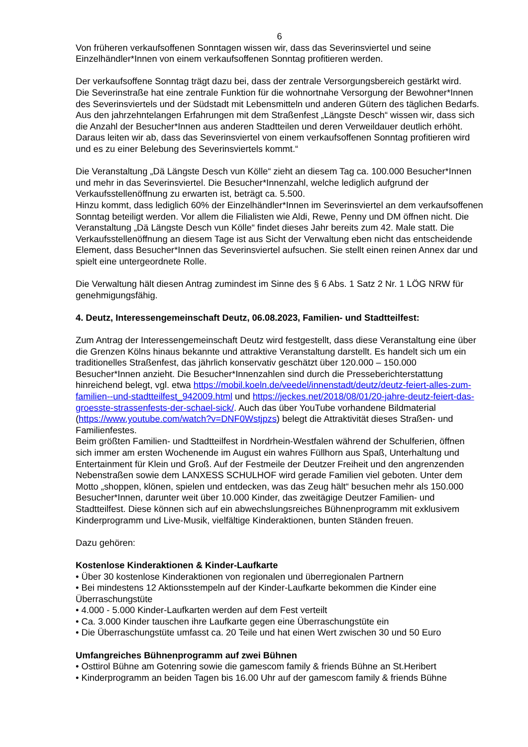6
Von früheren verkaufsoffenen Sonntagen wissen wir, dass das Severinsviertel und seine Einzelhändler*Innen von einem verkaufsoffenen Sonntag profitieren werden.
Der verkaufsoffene Sonntag trägt dazu bei, dass der zentrale Versorgungsbereich gestärkt wird.
Die Severinstraße hat eine zentrale Funktion für die wohnortnahe Versorgung der Bewohner*Innen des Severinsviertels und der Südstadt mit Lebensmitteln und anderen Gütern des täglichen Bedarfs. Aus den jahrzehntelangen Erfahrungen mit dem Straßenfest „Längste Desch“ wissen wir, dass sich die Anzahl der Besucher*Innen aus anderen Stadtteilen und deren Verweildauer deutlich erhöht. Daraus leiten wir ab, dass das Severinsviertel von einem verkaufsoffenen Sonntag profitieren wird und es zu einer Belebung des Severinsviertels kommt.“
Die Veranstaltung „Dä Längste Desch vun Kölle“ zieht an diesem Tag ca. 100.000 Besucher*Innen und mehr in das Severinsviertel. Die Besucher*Innenzahl, welche lediglich aufgrund der Verkaufsstellenöffnung zu erwarten ist, beträgt ca. 5.500.
Hinzu kommt, dass lediglich 60% der Einzelhändler*Innen im Severinsviertel an dem verkaufsoffenen Sonntag beteiligt werden. Vor allem die Filialisten wie Aldi, Rewe, Penny und DM öffnen nicht. Die Veranstaltung „Dä Längste Desch vun Kölle“ findet dieses Jahr bereits zum 42. Male statt. Die Verkaufsstellenöffnung an diesem Tage ist aus Sicht der Verwaltung eben nicht das entscheidende Element, dass Besucher*Innen das Severinsviertel aufsuchen. Sie stellt einen reinen Annex dar und spielt eine untergeordnete Rolle.
Die Verwaltung hält diesen Antrag zumindest im Sinne des § 6 Abs. 1 Satz 2 Nr. 1 LÖG NRW für genehmigungsfähig.
4. Deutz, Interessengemeinschaft Deutz, 06.08.2023, Familien- und Stadtteilfest:
Zum Antrag der Interessengemeinschaft Deutz wird festgestellt, dass diese Veranstaltung eine über die Grenzen Kölns hinaus bekannte und attraktive Veranstaltung darstellt. Es handelt sich um ein traditionelles Straßenfest, das jährlich konservativ geschätzt über 120.000 – 150.000 Besucher*Innen anzieht. Die Besucher*Innenzahlen sind durch die Presseberichterstattung hinreichend belegt, vgl. etwa https://mobil.koeln.de/veedel/innenstadt/deutz/deutz-feiert-alles-zum-familien--und-stadtteilfest_942009.html und https://jeckes.net/2018/08/01/20-jahre-deutz-feiert-das-groesste-strassenfests-der-schael-sick/. Auch das über YouTube vorhandene Bildmaterial (https://www.youtube.com/watch?v=DNF0Wstjpzs) belegt die Attraktivität dieses Straßen- und Familienfestes.
Beim größten Familien- und Stadtteilfest in Nordrhein-Westfalen während der Schulferien, öffnen sich immer am ersten Wochenende im August ein wahres Füllhorn aus Spaß, Unterhaltung und Entertainment für Klein und Groß. Auf der Festmeile der Deutzer Freiheit und den angrenzenden Nebenstraßen sowie dem LANXESS SCHULHOF wird gerade Familien viel geboten. Unter dem Motto „shoppen, klönen, spielen und entdecken, was das Zeug hält“ besuchen mehr als 150.000 Besucher*Innen, darunter weit über 10.000 Kinder, das zweitägige Deutzer Familien- und Stadtteilfest. Diese können sich auf ein abwechslungsreiches Bühnenprogramm mit exklusivem Kinderprogramm und Live-Musik, vielfältige Kinderaktionen, bunten Ständen freuen.
Dazu gehören:
Kostenlose Kinderaktionen & Kinder-Laufkarte
• Über 30 kostenlose Kinderaktionen von regionalen und überregionalen Partnern
• Bei mindestens 12 Aktionsstempeln auf der Kinder-Laufkarte bekommen die Kinder eine Überraschungstüte
• 4.000 - 5.000 Kinder-Laufkarten werden auf dem Fest verteilt
• Ca. 3.000 Kinder tauschen ihre Laufkarte gegen eine Überraschungstüte ein
• Die Überraschungstüte umfasst ca. 20 Teile und hat einen Wert zwischen 30 und 50 Euro
Umfangreiches Bühnenprogramm auf zwei Bühnen
• Osttirol Bühne am Gotenring sowie die gamescom family & friends Bühne an St.Heribert
• Kinderprogramm an beiden Tagen bis 16.00 Uhr auf der gamescom family & friends Bühne